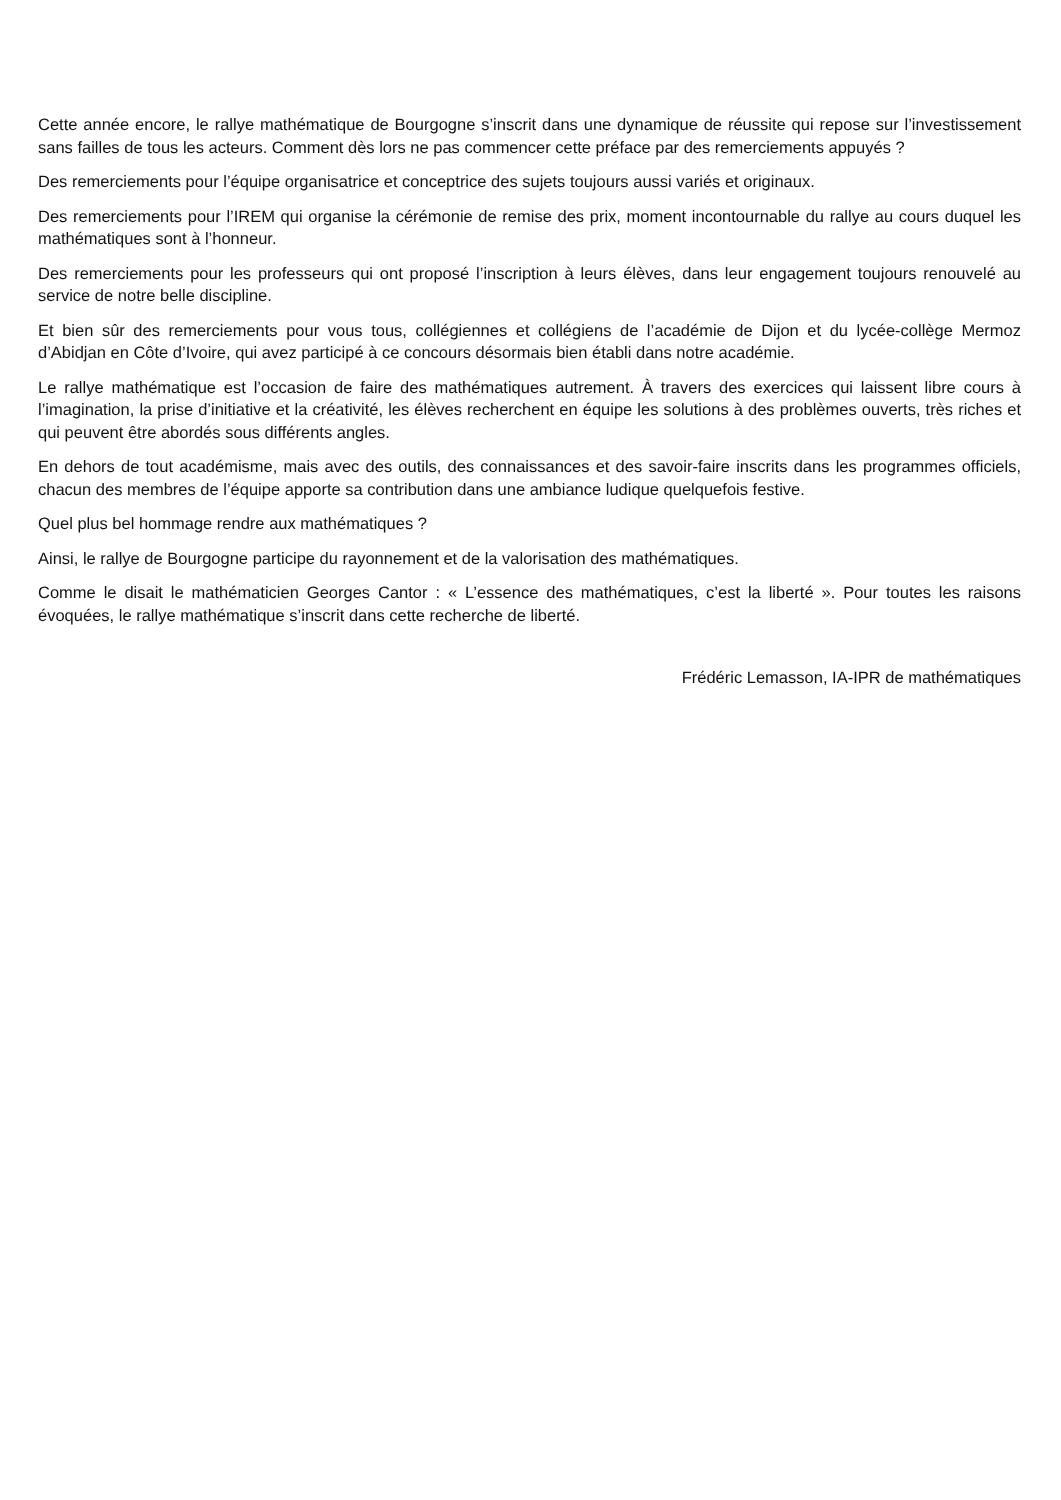Cette année encore, le rallye mathématique de Bourgogne s’inscrit dans une dynamique de réussite qui repose sur l’investissement sans failles de tous les acteurs. Comment dès lors ne pas commencer cette préface par des remerciements appuyés ?
Des remerciements pour l’équipe organisatrice et conceptrice des sujets toujours aussi variés et originaux.
Des remerciements pour l’IREM qui organise la cérémonie de remise des prix, moment incontournable du rallye au cours duquel les mathématiques sont à l’honneur.
Des remerciements pour les professeurs qui ont proposé l’inscription à leurs élèves, dans leur engagement toujours renouvelé au service de notre belle discipline.
Et bien sûr des remerciements pour vous tous, collégiennes et collégiens de l’académie de Dijon et du lycée-collège Mermoz d’Abidjan en Côte d’Ivoire, qui avez participé à ce concours désormais bien établi dans notre académie.
Le rallye mathématique est l’occasion de faire des mathématiques autrement. À travers des exercices qui laissent libre cours à l’imagination, la prise d’initiative et la créativité, les élèves recherchent en équipe les solutions à des problèmes ouverts, très riches et qui peuvent être abordés sous différents angles.
En dehors de tout académisme, mais avec des outils, des connaissances et des savoir-faire inscrits dans les programmes officiels, chacun des membres de l’équipe apporte sa contribution dans une ambiance ludique quelquefois festive.
Quel plus bel hommage rendre aux mathématiques ?
Ainsi, le rallye de Bourgogne participe du rayonnement et de la valorisation des mathématiques.
Comme le disait le mathématicien Georges Cantor : « L’essence des mathématiques, c’est la liberté ». Pour toutes les raisons évoquées, le rallye mathématique s’inscrit dans cette recherche de liberté.
Frédéric Lemasson, IA-IPR de mathématiques